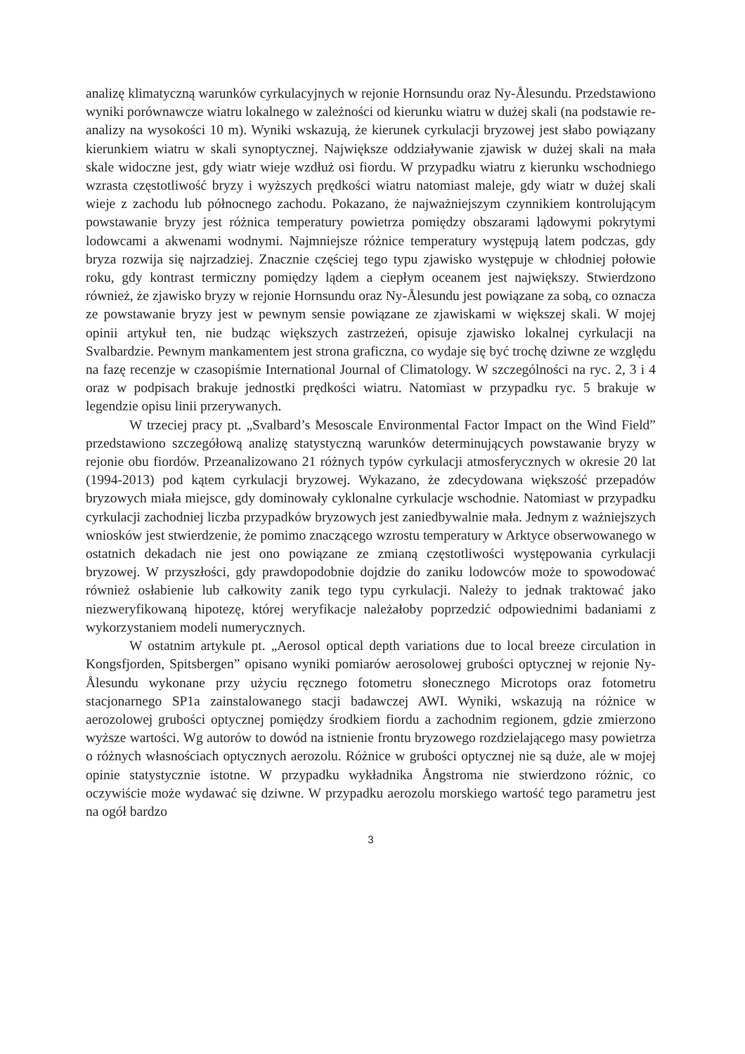analizę klimatyczną warunków cyrkulacyjnych w rejonie Hornsundu oraz Ny-Ålesundu. Przedstawiono wyniki porównawcze wiatru lokalnego w zależności od kierunku wiatru w dużej skali (na podstawie re-analizy na wysokości 10 m). Wyniki wskazują, że kierunek cyrkulacji bryzowej jest słabo powiązany kierunkiem wiatru w skali synoptycznej. Największe oddziaływanie zjawisk w dużej skali na mała skale widoczne jest, gdy wiatr wieje wzdłuż osi fiordu. W przypadku wiatru z kierunku wschodniego wzrasta częstotliwość bryzy i wyższych prędkości wiatru natomiast maleje, gdy wiatr w dużej skali wieje z zachodu lub północnego zachodu. Pokazano, że najważniejszym czynnikiem kontrolującym powstawanie bryzy jest różnica temperatury powietrza pomiędzy obszarami lądowymi pokrytymi lodowcami a akwenami wodnymi. Najmniejsze różnice temperatury występują latem podczas, gdy bryza rozwija się najrzadziej. Znacznie częściej tego typu zjawisko występuje w chłodniej połowie roku, gdy kontrast termiczny pomiędzy lądem a ciepłym oceanem jest największy. Stwierdzono również, że zjawisko bryzy w rejonie Hornsundu oraz Ny-Ålesundu jest powiązane za sobą, co oznacza ze powstawanie bryzy jest w pewnym sensie powiązane ze zjawiskami w większej skali. W mojej opinii artykuł ten, nie budząc większych zastrzeżeń, opisuje zjawisko lokalnej cyrkulacji na Svalbardzie. Pewnym mankamentem jest strona graficzna, co wydaje się być trochę dziwne ze względu na fazę recenzje w czasopiśmie International Journal of Climatology. W szczególności na ryc. 2, 3 i 4 oraz w podpisach brakuje jednostki prędkości wiatru. Natomiast w przypadku ryc. 5 brakuje w legendzie opisu linii przerywanych.
W trzeciej pracy pt. „Svalbard’s Mesoscale Environmental Factor Impact on the Wind Field” przedstawiono szczegółową analizę statystyczną warunków determinujących powstawanie bryzy w rejonie obu fiordów. Przeanalizowano 21 różnych typów cyrkulacji atmosferycznych w okresie 20 lat (1994-2013) pod kątem cyrkulacji bryzowej. Wykazano, że zdecydowana większość przepadów bryzowych miała miejsce, gdy dominowały cyklonalne cyrkulacje wschodnie. Natomiast w przypadku cyrkulacji zachodniej liczba przypadków bryzowych jest zaniedbywalnie mała. Jednym z ważniejszych wniosków jest stwierdzenie, że pomimo znaczącego wzrostu temperatury w Arktyce obserwowanego w ostatnich dekadach nie jest ono powiązane ze zmianą częstotliwości występowania cyrkulacji bryzowej. W przyszłości, gdy prawdopodobnie dojdzie do zaniku lodowców może to spowodować również osłabienie lub całkowity zanik tego typu cyrkulacji. Należy to jednak traktować jako niezweryfikowaną hipotezę, której weryfikacje należałoby poprzedzić odpowiednimi badaniami z wykorzystaniem modeli numerycznych.
W ostatnim artykule pt. „Aerosol optical depth variations due to local breeze circulation in Kongsfjorden, Spitsbergen” opisano wyniki pomiarów aerosolowej grubości optycznej w rejonie Ny-Ålesundu wykonane przy użyciu ręcznego fotometru słonecznego Microtops oraz fotometru stacjonarnego SP1a zainstalowanego stacji badawczej AWI. Wyniki, wskazują na różnice w aerozolowej grubości optycznej pomiędzy środkiem fiordu a zachodnim regionem, gdzie zmierzono wyższe wartości. Wg autorów to dowód na istnienie frontu bryzowego rozdzielającego masy powietrza o różnych własnościach optycznych aerozolu. Różnice w grubości optycznej nie są duże, ale w mojej opinie statystycznie istotne. W przypadku wykładnika Ångstroma nie stwierdzono różnic, co oczywiście może wydawać się dziwne. W przypadku aerozolu morskiego wartość tego parametru jest na ogół bardzo
3